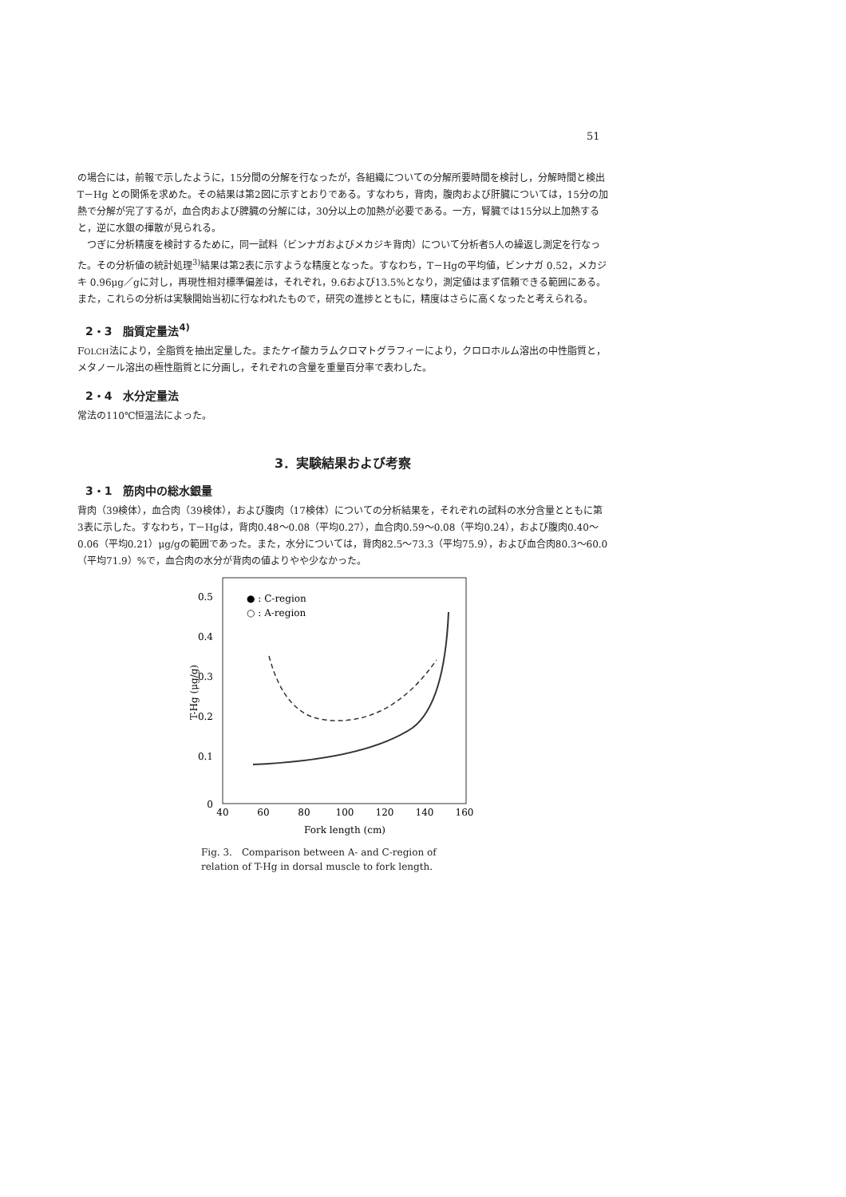51
の場合には，前報で示したように，15分間の分解を行なったが，各組織についての分解所要時間を検討し，分解時間と検出T－Hg との関係を求めた。その結果は第2図に示すとおりである。すなわち，背肉，腹肉および肝臓については，15分の加熱で分解が完了するが，血合肉および脾臓の分解には，30分以上の加熱が必要である。一方，腎臓では15分以上加熱すると，逆に水銀の揮散が見られる。
　つぎに分析精度を検討するために，同一試料（ビンナガおよびメカジキ背肉）について分析者5人の繰返し測定を行なった。その分析値の統計処理<sup>3)</sup>結果は第2表に示すような精度となった。すなわち，T－Hgの平均値，ビンナガ 0.52，メカジキ 0.96μg／gに対し，再現性相対標準偏差は，それぞれ，9.6および13.5%となり，測定値はまず信頼できる範囲にある。また，これらの分析は実験開始当初に行なわれたもので，研究の進捗とともに，精度はさらに高くなったと考えられる。
2・3　脂質定量法<sup>4)</sup>
FOLCH法により，全脂質を抽出定量した。またケイ酸カラムクロマトグラフィーにより，クロロホルム溶出の中性脂質と，メタノール溶出の極性脂質とに分画し，それぞれの含量を重量百分率で表わした。
2・4　水分定量法
常法の110℃恒温法によった。
3．実験結果および考察
3・1　筋肉中の総水銀量
背肉（39検体），血合肉（39検体），および腹肉（17検体）についての分析結果を，それぞれの試料の水分含量とともに第3表に示した。すなわち，T－Hgは，背肉0.48～0.08（平均0.27），血合肉0.59～0.08（平均0.24），および腹肉0.40～0.06（平均0.21）μg/gの範囲であった。また，水分については，背肉82.5～73.3（平均75.9），および血合肉80.3～60.0（平均71.9）%で，血合肉の水分が背肉の値よりやや少なかった。
0
0.1
0.2
0.3
0.4
0.5
T-Hg (μg/g)
40
60
80
100
120
140
160
Fork length (cm)
● : C-region
○ : A-region
Fig. 3.　Comparison between A- and C-region of relation of T-Hg in dorsal muscle to fork length.